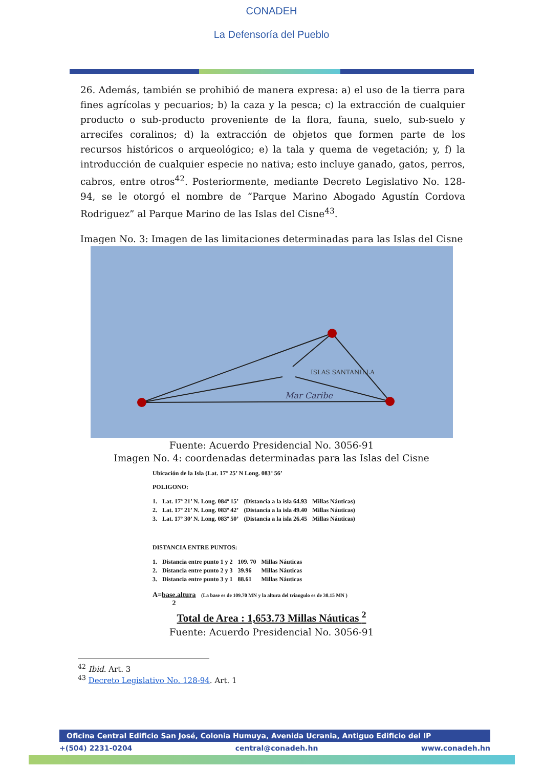CONADEH
La Defensoría del Pueblo
26. Además, también se prohibió de manera expresa: a) el uso de la tierra para fines agrícolas y pecuarios; b) la caza y la pesca; c) la extracción de cualquier producto o sub-producto proveniente de la flora, fauna, suelo, sub-suelo y arrecifes coralinos; d) la extracción de objetos que formen parte de los recursos históricos o arqueológico; e) la tala y quema de vegetación; y, f) la introducción de cualquier especie no nativa; esto incluye ganado, gatos, perros, cabros, entre otros<sup>42</sup>. Posteriormente, mediante Decreto Legislativo No. 128-94, se le otorgó el nombre de “Parque Marino Abogado Agustín Cordova Rodriguez” al Parque Marino de las Islas del Cisne<sup>43</sup>.
Imagen No. 3: Imagen de las limitaciones determinadas para las Islas del Cisne
ISLAS SANTANILLA
Mar Caribe
Fuente: Acuerdo Presidencial No. 3056-91
Imagen No. 4: coordenadas determinadas para las Islas del Cisne
Ubicación de la Isla (Lat. 17º 25’ N Long. 083º 56’
POLIGONO:
| 1. | Lat. 17º 21’ N. Long. 084º 15’ | (Distancia a la isla 64.93 | Millas Náuticas) |
| 2. | Lat. 17º 21’ N. Long. 083º 42’ | (Distancia a la isla 49.40 | Millas Náuticas) |
| 3. | Lat. 17º 30’ N. Long. 083º 50’ | (Distancia a la isla 26.45 | Millas Náuticas) |
DISTANCIA ENTRE PUNTOS:
| 1. | Distancia entre punto 1 y 2 | 109. 70 | Millas Náuticas |
| 2. | Distancia entre punto 2 y 3 | 39.96 | Millas Náuticas |
| 3. | Distancia entre punto 3 y 1 | 88.61 | Millas Náuticas |
A=base.altura (La base es de 109.70 MN y la altura del triangulo es de 30.15 MN )
2
Total de Area : 1,653.73 Millas Náuticas <sup>2</sup>
Fuente: Acuerdo Presidencial No. 3056-91
<sup>42</sup> Ibid. Art. 3
<sup>43</sup> Decreto Legislativo No. 128-94. Art. 1
Oficina Central Edificio San José, Colonia Humuya, Avenida Ucrania, Antiguo Edificio del IP
+(504) 2231-0204 central@conadeh.hn www.conadeh.hn